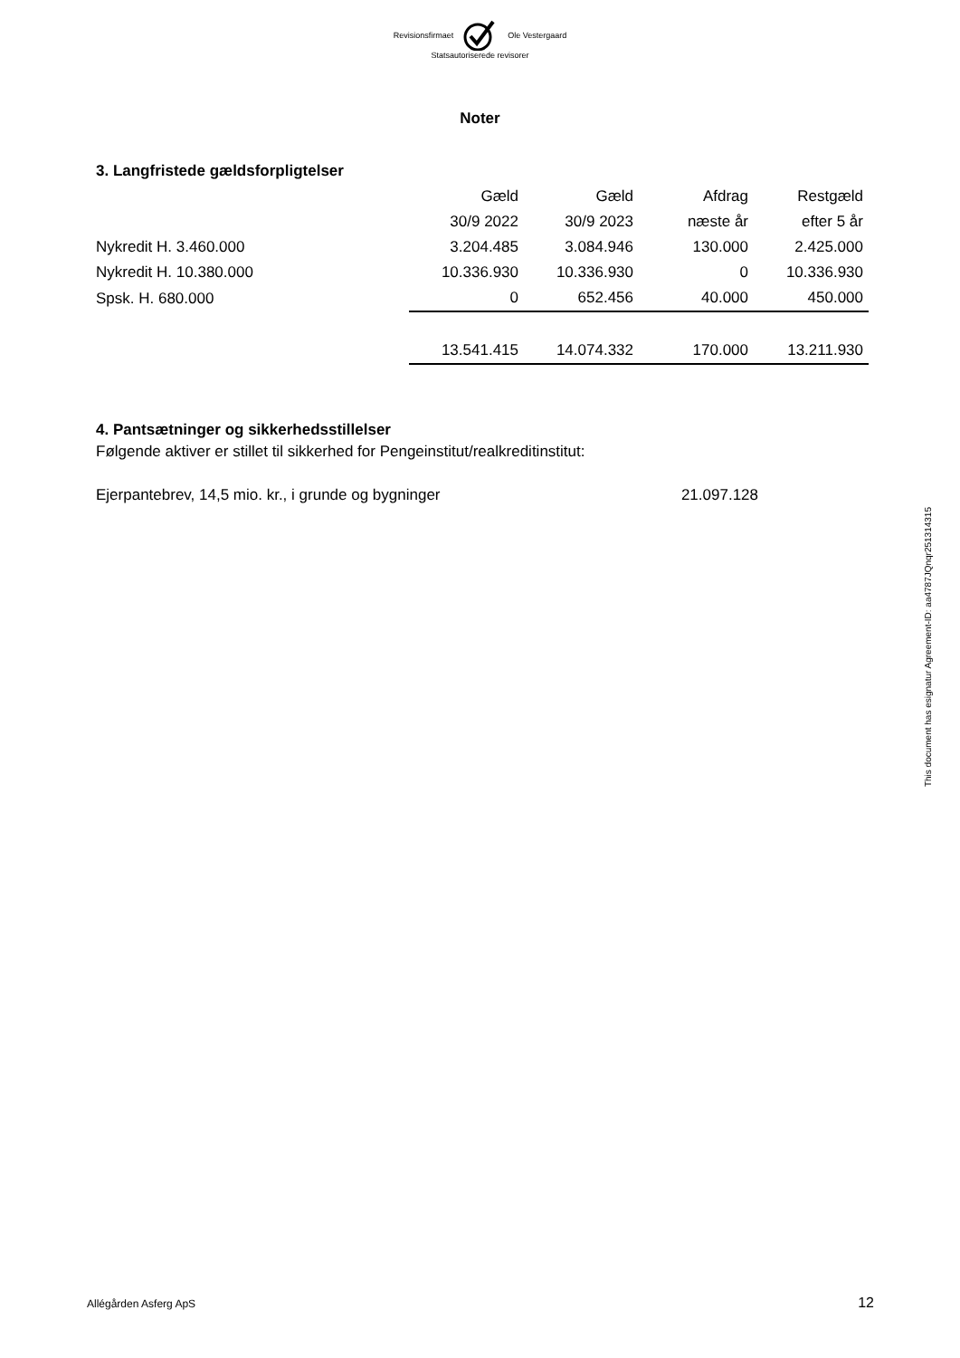Revisionsfirmaet Ole Vestergaard
Statsautoriserede revisorer
Noter
3. Langfristede gældsforpligtelser
| | Gæld | Gæld | Afdrag | Restgæld |
| | 30/9 2022 | 30/9 2023 | næste år | efter 5 år |
| Nykredit H. 3.460.000 | 3.204.485 | 3.084.946 | 130.000 | 2.425.000 |
| Nykredit H. 10.380.000 | 10.336.930 | 10.336.930 | 0 | 10.336.930 |
| Spsk. H. 680.000 | 0 | 652.456 | 40.000 | 450.000 |
| | 13.541.415 | 14.074.332 | 170.000 | 13.211.930 |
4. Pantsætninger og sikkerhedsstillelser
Følgende aktiver er stillet til sikkerhed for Pengeinstitut/realkreditinstitut:
| Ejerpantebrev, 14,5 mio. kr., i grunde og bygninger | 21.097.128 |
This document has esignatur Agreement-ID: aa4787JQnqr251314315
Allégården Asferg ApS 12